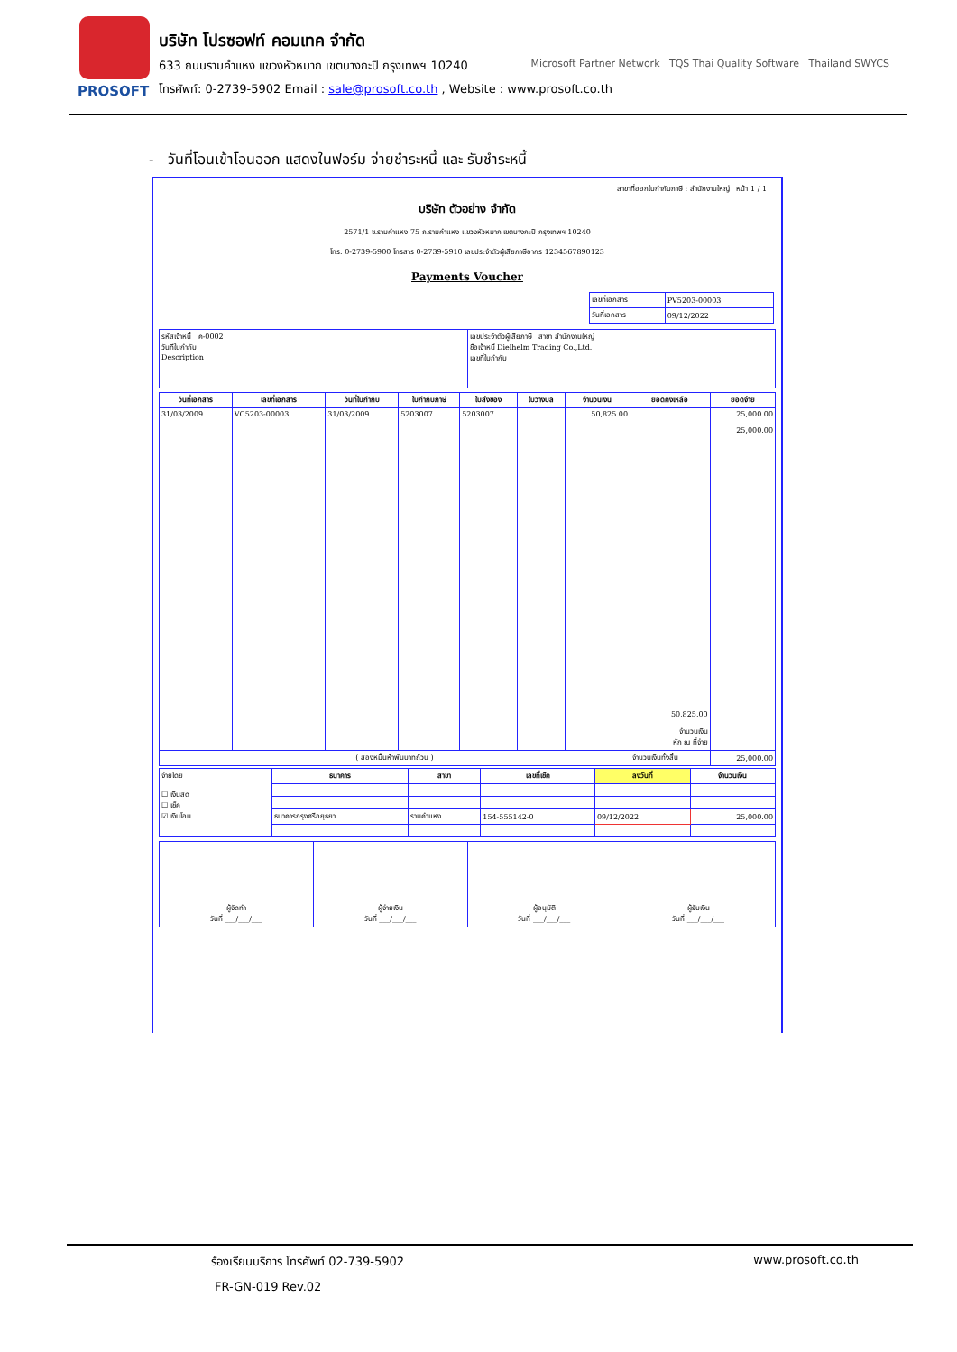PROSOFT
บริษัท โปรซอฟท์ คอมเทค จำกัด
633 ถนนรามคำแหง แขวงหัวหมาก เขตบางกะปิ กรุงเทพฯ 10240
โทรศัพท์: 0-2739-5902 Email : sale@prosoft.co.th , Website : www.prosoft.co.th
Microsoft Partner Network TQS Thai Quality Software Thailand SWYCS
- วันที่โอนเข้าโอนออก แสดงในฟอร์ม จ่ายชำระหนี้ และ รับชำระหนี้
สาขาที่ออกใบกำกับภาษี : สำนักงานใหญ่ หน้า 1 / 1
บริษัท ตัวอย่าง จำกัด
2571/1 ซ.รามคำแหง 75 ถ.รามคำแหง แขวงหัวหมาก เขตบางกะปิ กรุงเทพฯ 10240
โทร. 0-2739-5900 โทรสาร 0-2739-5910 เลขประจำตัวผู้เสียภาษีอากร 1234567890123
Payments Voucher
| เลขที่เอกสาร | PV5203-00003 |
| วันที่เอกสาร | 09/12/2022 |
| รหัสเจ้าหนี้ ค-0002 วันที่ใบกำกับ Description | เลขประจำตัวผู้เสียภาษี สาขา สำนักงานใหญ่ ชื่อเจ้าหนี้ Dielhelm Trading Co.,Ltd. เลขที่ใบกำกับ |
| วันที่เอกสาร | เลขที่เอกสาร | วันที่ใบกำกับ | ใบกำกับภาษี | ใบส่งของ | ใบวางบิล | จำนวนเงิน | ยอดคงเหลือ | ยอดจ่าย |
| --- | --- | --- | --- | --- | --- | --- | --- | --- |
| 31/03/2009 | VC5203-00003 | 31/03/2009 | 5203007 | 5203007 | | 50,825.00 | 50,825.00 จำนวนเงิน หัก ณ ที่จ่าย | 25,000.00 25,000.00 |
| ( สองหมื่นห้าพันบาทถ้วน ) | | | | | | | จำนวนเงินทั้งสิ้น | 25,000.00 |
| จ่ายโดย ☐ เงินสด ☐ เช็ค ☑ เงินโอน | ธนาคาร | สาขา | เลขที่เช็ค | ลงวันที่ | จำนวนเงิน |
| | ธนาคารกรุงศรีอยุธยา | รามคำแหง | 154-555142-0 | 09/12/2022 | 25,000.00 |
| ผู้จัดทำ วันที่ ___/___/___ | ผู้จ่ายเงิน วันที่ ___/___/___ | ผู้อนุมัติ วันที่ ___/___/___ | ผู้รับเงิน วันที่ ___/___/___ |
ร้องเรียนบริการ โทรศัพท์ 02-739-5902 www.prosoft.co.th
FR-GN-019 Rev.02